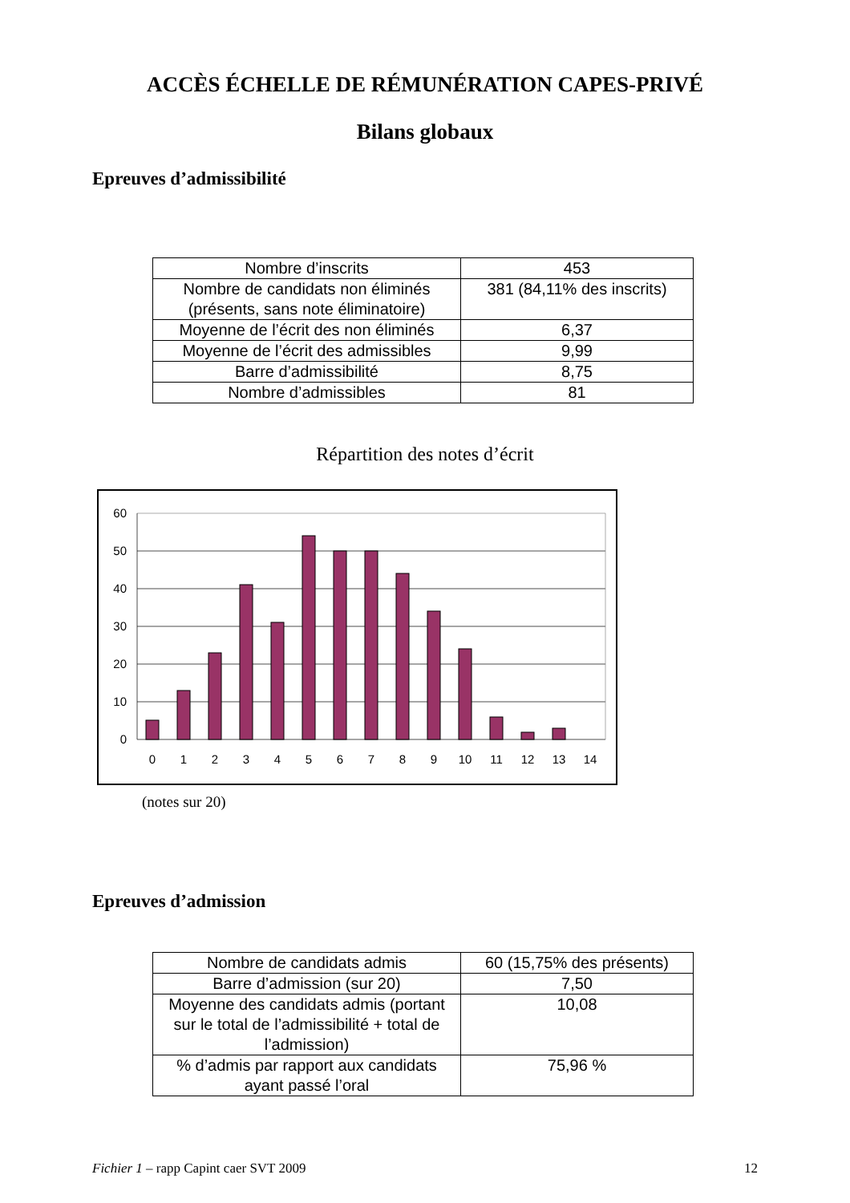ACCÈS ÉCHELLE DE RÉMUNÉRATION CAPES-PRIVÉ
Bilans globaux
Epreuves d’admissibilité
| Nombre d’inscrits | 453 |
| Nombre de candidats non éliminés (présents, sans note éliminatoire) | 381 (84,11% des inscrits) |
| Moyenne de l’écrit des non éliminés | 6,37 |
| Moyenne de l’écrit des admissibles | 9,99 |
| Barre d’admissibilité | 8,75 |
| Nombre d’admissibles | 81 |
Répartition des notes d’écrit
60
50
40
30
20
10
0
0
1
2
3
4
5
6
7
8
9
10
11
12
13
14
(notes sur 20)
Epreuves d’admission
| Nombre de candidats admis | 60 (15,75% des présents) |
| Barre d’admission (sur 20) | 7,50 |
| Moyenne des candidats admis (portant sur le total de l’admissibilité + total de l’admission) | 10,08 |
| % d’admis par rapport aux candidats ayant passé l’oral | 75,96 % |
Fichier 1 – rapp Capint caer SVT 2009 12